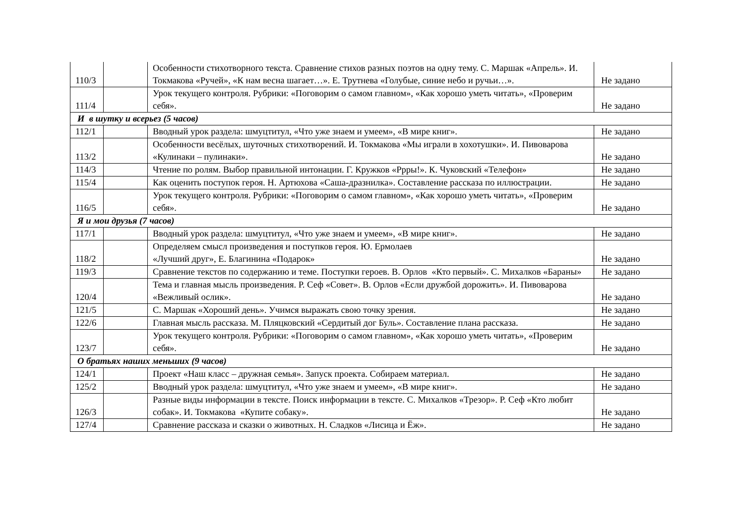| 110/3 | | Особенности стихотворного текста. Сравнение стихов разных поэтов на одну тему. С. Маршак «Апрель». И. Токмакова «Ручей», «К нам весна шагает…». Е. Трутнева «Голубые, синие небо и ручьи…». | Не задано |
| 111/4 | | Урок текущего контроля. Рубрики: «Поговорим о самом главном», «Как хорошо уметь читать», «Проверим себя». | Не задано |
| И в шутку и всерьез (5 часов) | | | |
| 112/1 | | Вводный урок раздела: шмуцтитул, «Что уже знаем и умеем», «В мире книг». | Не задано |
| 113/2 | | Особенности весёлых, шуточных стихотворений. И. Токмакова «Мы играли в хохотушки». И. Пивоварова «Кулинаки – пулинаки». | Не задано |
| 114/3 | | Чтение по ролям. Выбор правильной интонации. Г. Кружков «Ррры!». К. Чуковский «Телефон» | Не задано |
| 115/4 | | Как оценить поступок героя. Н. Артюхова «Саша-дразнилка». Составление рассказа по иллюстрации. | Не задано |
| 116/5 | | Урок текущего контроля. Рубрики: «Поговорим о самом главном», «Как хорошо уметь читать», «Проверим себя». | Не задано |
| Я и мои друзья (7 часов) | | | |
| 117/1 | | Вводный урок раздела: шмуцтитул, «Что уже знаем и умеем», «В мире книг». | Не задано |
| 118/2 | | Определяем смысл произведения и поступков героя. Ю. Ермолаев «Лучший друг», Е. Благинина «Подарок» | Не задано |
| 119/3 | | Сравнение текстов по содержанию и теме. Поступки героев. В. Орлов «Кто первый». С. Михалков «Бараны» | Не задано |
| 120/4 | | Тема и главная мысль произведения. Р. Сеф «Совет». В. Орлов «Если дружбой дорожить». И. Пивоварова «Вежливый ослик». | Не задано |
| 121/5 | | С. Маршак «Хороший день». Учимся выражать свою точку зрения. | Не задано |
| 122/6 | | Главная мысль рассказа. М. Пляцковский «Сердитый дог Буль». Составление плана рассказа. | Не задано |
| 123/7 | | Урок текущего контроля. Рубрики: «Поговорим о самом главном», «Как хорошо уметь читать», «Проверим себя». | Не задано |
| О братьях наших меньших (9 часов) | | | |
| 124/1 | | Проект «Наш класс – дружная семья». Запуск проекта. Собираем материал. | Не задано |
| 125/2 | | Вводный урок раздела: шмуцтитул, «Что уже знаем и умеем», «В мире книг». | Не задано |
| 126/3 | | Разные виды информации в тексте. Поиск информации в тексте. С. Михалков «Трезор». Р. Сеф «Кто любит собак». И. Токмакова «Купите собаку». | Не задано |
| 127/4 | | Сравнение рассказа и сказки о животных. Н. Сладков «Лисица и Ёж». | Не задано |